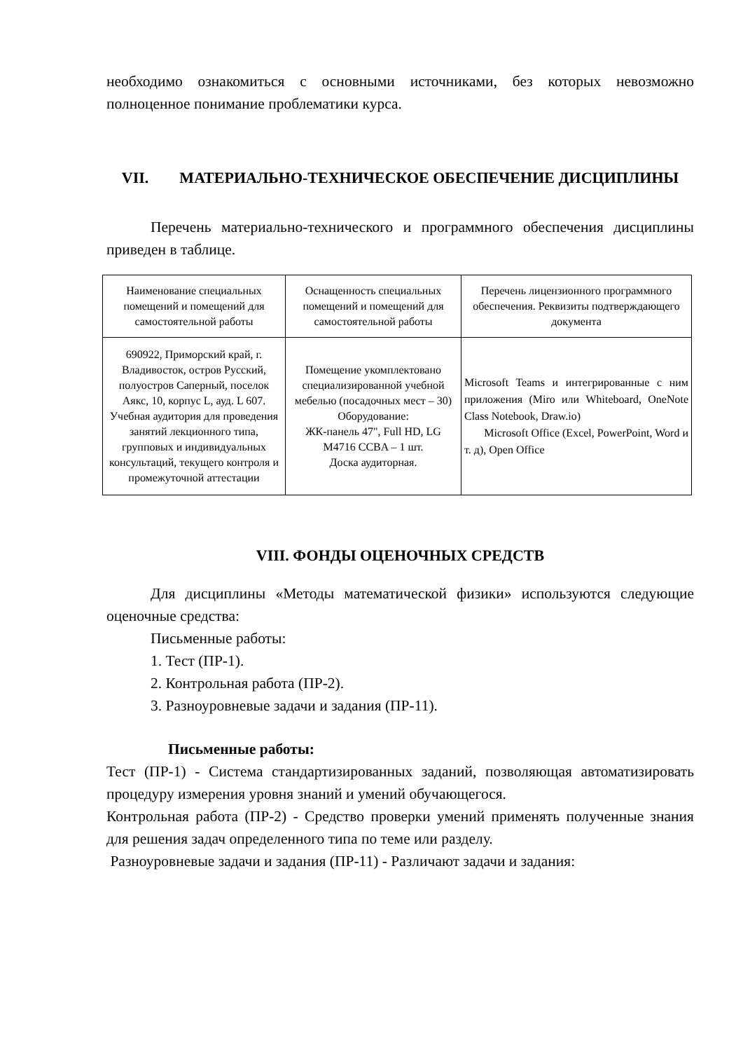необходимо ознакомиться с основными источниками, без которых невозможно полноценное понимание проблематики курса.
VII. МАТЕРИАЛЬНО-ТЕХНИЧЕСКОЕ ОБЕСПЕЧЕНИЕ ДИСЦИПЛИНЫ
Перечень материально-технического и программного обеспечения дисциплины приведен в таблице.
| Наименование специальных помещений и помещений для самостоятельной работы | Оснащенность специальных помещений и помещений для самостоятельной работы | Перечень лицензионного программного обеспечения. Реквизиты подтверждающего документа |
| 690922, Приморский край, г. Владивосток, остров Русский, полуостров Саперный, поселок Аякс, 10, корпус L, ауд. L 607. Учебная аудитория для проведения занятий лекционного типа, групповых и индивидуальных консультаций, текущего контроля и промежуточной аттестации | Помещение укомплектовано специализированной учебной мебелью (посадочных мест – 30) Оборудование: ЖК-панель 47", Full HD, LG M4716 CCBA – 1 шт. Доска аудиторная. | Microsoft Teams и интегрированные с ним приложения (Miro или Whiteboard, OneNote Class Notebook, Draw.io) Microsoft Office (Excel, PowerPoint, Word и т. д), Open Office |
VIII. ФОНДЫ ОЦЕНОЧНЫХ СРЕДСТВ
Для дисциплины «Методы математической физики» используются следующие оценочные средства:
Письменные работы:
1. Тест (ПР-1).
2. Контрольная работа (ПР-2).
3. Разноуровневые задачи и задания (ПР-11).
Письменные работы:
Тест (ПР-1) - Система стандартизированных заданий, позволяющая автоматизировать процедуру измерения уровня знаний и умений обучающегося.
Контрольная работа (ПР-2) - Средство проверки умений применять полученные знания для решения задач определенного типа по теме или разделу.
Разноуровневые задачи и задания (ПР-11) - Различают задачи и задания: